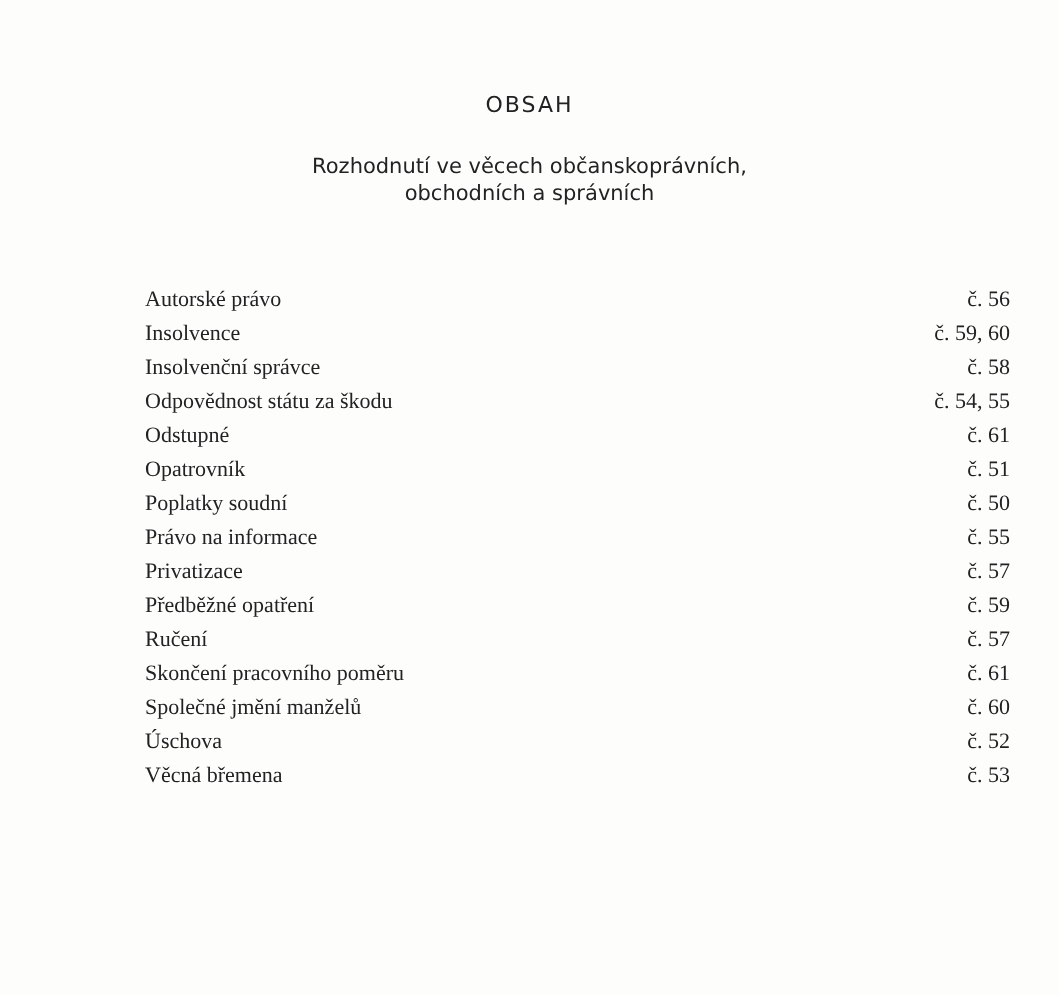OBSAH
Rozhodnutí ve věcech občanskoprávních,
obchodních a správních
| Autorské právo | č. 56 |
| Insolvence | č. 59, 60 |
| Insolvenční správce | č. 58 |
| Odpovědnost státu za škodu | č. 54, 55 |
| Odstupné | č. 61 |
| Opatrovník | č. 51 |
| Poplatky soudní | č. 50 |
| Právo na informace | č. 55 |
| Privatizace | č. 57 |
| Předběžné opatření | č. 59 |
| Ručení | č. 57 |
| Skončení pracovního poměru | č. 61 |
| Společné jmění manželů | č. 60 |
| Úschova | č. 52 |
| Věcná břemena | č. 53 |